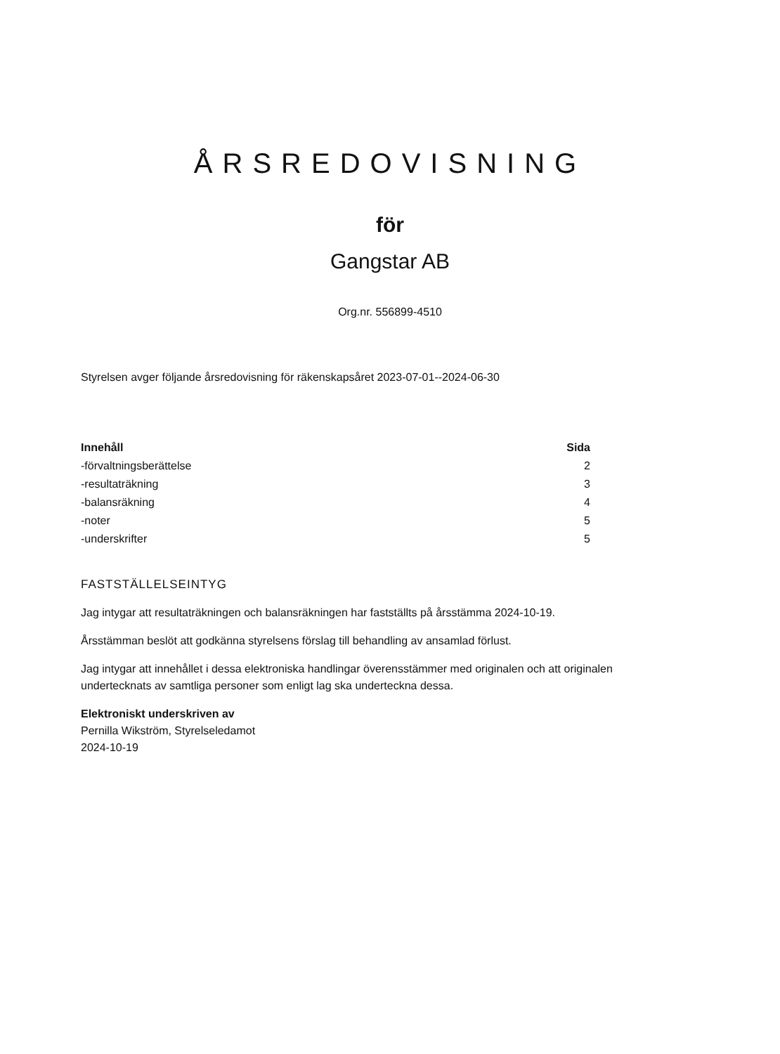ÅRSREDOVISNING
för
Gangstar AB
Org.nr. 556899-4510
Styrelsen avger följande årsredovisning för räkenskapsåret 2023-07-01--2024-06-30
| Innehåll | Sida |
| --- | --- |
| -förvaltningsberättelse | 2 |
| -resultaträkning | 3 |
| -balansräkning | 4 |
| -noter | 5 |
| -underskrifter | 5 |
FASTSTÄLLELSEINTYG
Jag intygar att resultaträkningen och balansräkningen har fastställts på årsstämma 2024-10-19.
Årsstämman beslöt att godkänna styrelsens förslag till behandling av ansamlad förlust.
Jag intygar att innehållet i dessa elektroniska handlingar överensstämmer med originalen och att originalen undertecknats av samtliga personer som enligt lag ska underteckna dessa.
Elektroniskt underskriven av
Pernilla Wikström, Styrelseledamot
2024-10-19